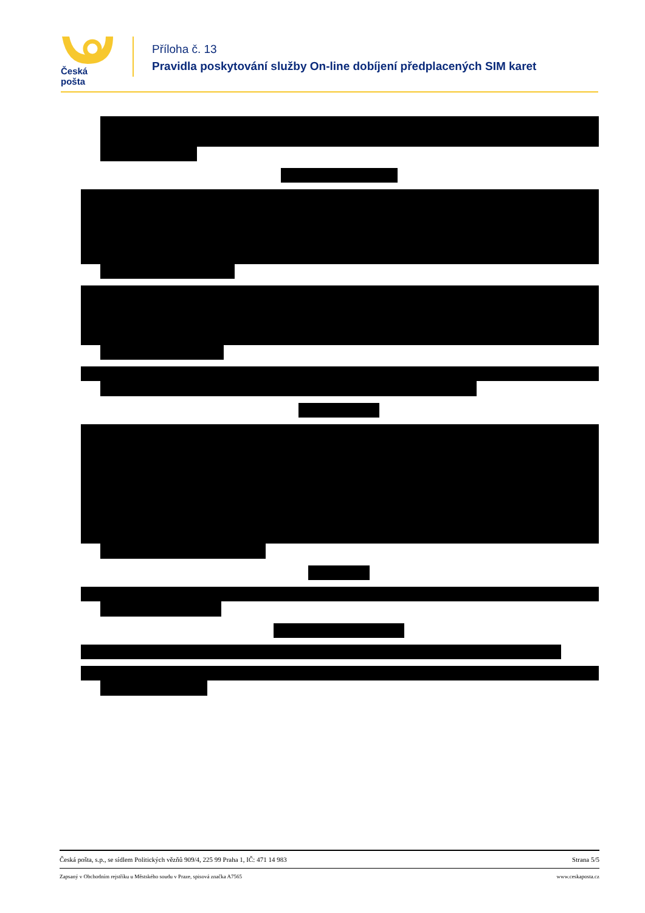Česká pošta
Příloha č. 13
Pravidla poskytování služby On-line dobíjení předplacených SIM karet
Česká pošta, s.p., se sídlem Politických vězňů 909/4, 225 99 Praha 1, IČ: 471 14 983 Strana 5/5
Zapsaný v Obchodním rejstříku u Městského soudu v Praze, spisová značka A7565 www.ceskaposta.cz